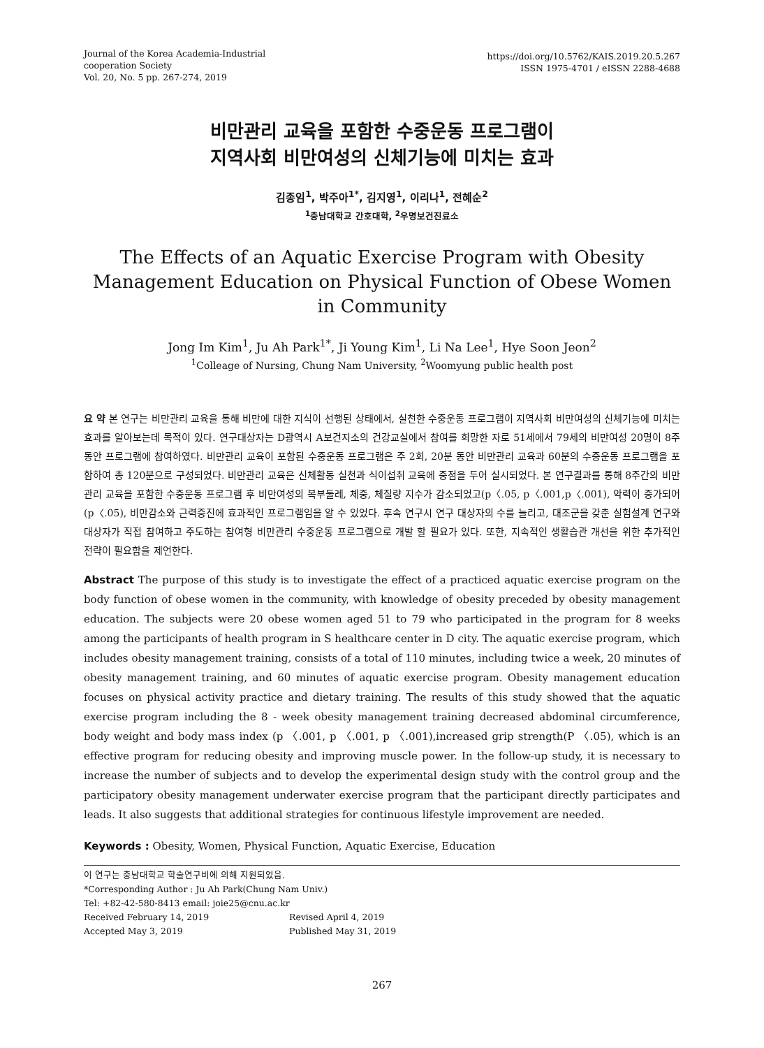Journal of the Korea Academia-Industrial
cooperation Society
Vol. 20, No. 5 pp. 267-274, 2019
https://doi.org/10.5762/KAIS.2019.20.5.267
ISSN 1975-4701 / eISSN 2288-4688
비만관리 교육을 포함한 수중운동 프로그램이
지역사회 비만여성의 신체기능에 미치는 효과
김종임<sup>1</sup>, 박주아<sup>1*</sup>, 김지영<sup>1</sup>, 이리나<sup>1</sup>, 전혜순<sup>2</sup>
<sup>1</sup> 충남대학교 간호대학, <sup>2</sup>우명보건진료소
The Effects of an Aquatic Exercise Program with Obesity Management Education on Physical Function of Obese Women in Community
Jong Im Kim<sup>1</sup>, Ju Ah Park<sup>1*</sup>, Ji Young Kim<sup>1</sup>, Li Na Lee<sup>1</sup>, Hye Soon Jeon<sup>2</sup>
<sup>1</sup> Colleage of Nursing, Chung Nam University, <sup>2</sup>Woomyung public health post
요 약 본 연구는 비만관리 교육을 통해 비만에 대한 지식이 선행된 상태에서, 실천한 수중운동 프로그램이 지역사회 비만여성의 신체기능에 미치는 효과를 알아보는데 목적이 있다. 연구대상자는 D광역시 A보건지소의 건강교실에서 참여를 희망한 자로 51세에서 79세의 비만여성 20명이 8주 동안 프로그램에 참여하였다. 비만관리 교육이 포함된 수중운동 프로그램은 주 2회, 20분 동안 비만관리 교육과 60분의 수중운동 프로그램을 포함하여 총 120분으로 구성되었다. 비만관리 교육은 신체활동 실천과 식이섭취 교육에 중점을 두어 실시되었다. 본 연구결과를 통해 8주간의 비만관리 교육을 포함한 수중운동 프로그램 후 비만여성의 복부둘레, 체중, 체질량 지수가 감소되었고(p〈.05, p〈.001,p〈.001), 악력이 증가되어(p〈.05), 비만감소와 근력증진에 효과적인 프로그램임을 알 수 있었다. 후속 연구시 연구 대상자의 수를 늘리고, 대조군을 갖춘 실험설계 연구와 대상자가 직접 참여하고 주도하는 참여형 비만관리 수중운동 프로그램으로 개발 할 필요가 있다. 또한, 지속적인 생활습관 개선을 위한 추가적인 전략이 필요함을 제언한다.
Abstract The purpose of this study is to investigate the effect of a practiced aquatic exercise program on the body function of obese women in the community, with knowledge of obesity preceded by obesity management education. The subjects were 20 obese women aged 51 to 79 who participated in the program for 8 weeks among the participants of health program in S healthcare center in D city. The aquatic exercise program, which includes obesity management training, consists of a total of 110 minutes, including twice a week, 20 minutes of obesity management training, and 60 minutes of aquatic exercise program. Obesity management education focuses on physical activity practice and dietary training. The results of this study showed that the aquatic exercise program including the 8 - week obesity management training decreased abdominal circumference, body weight and body mass index (p 〈.001, p 〈.001, p 〈.001),increased grip strength(P 〈.05), which is an effective program for reducing obesity and improving muscle power. In the follow-up study, it is necessary to increase the number of subjects and to develop the experimental design study with the control group and the participatory obesity management underwater exercise program that the participant directly participates and leads. It also suggests that additional strategies for continuous lifestyle improvement are needed.
Keywords : Obesity, Women, Physical Function, Aquatic Exercise, Education
이 연구는 충남대학교 학술연구비에 의해 지원되었음.
*Corresponding Author : Ju Ah Park(Chung Nam Univ.)
Tel: +82-42-580-8413 email: joie25@cnu.ac.kr
Received February 14, 2019 Revised April 4, 2019
Accepted May 3, 2019 Published May 31, 2019
267